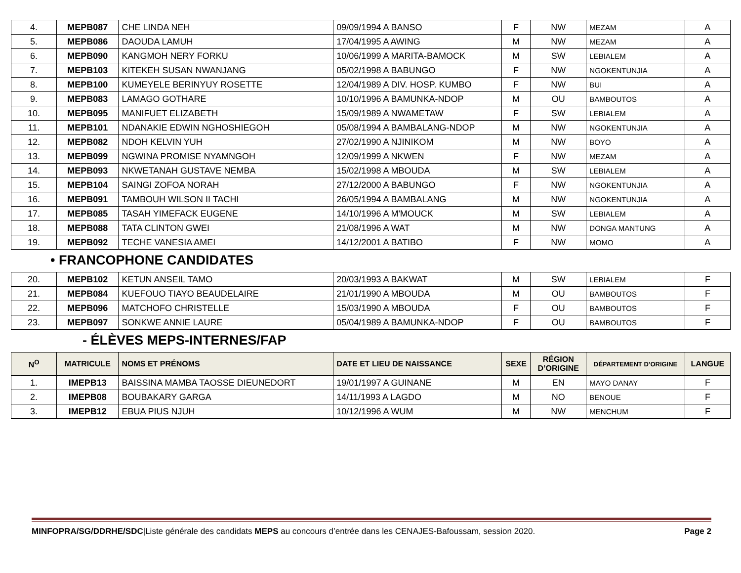| 4. | MEPB087 | CHE LINDA NEH | 09/09/1994 A BANSO | F | NW | MEZAM | A |
| 5. | MEPB086 | DAOUDA LAMUH | 17/04/1995 A AWING | M | NW | MEZAM | A |
| 6. | MEPB090 | KANGMOH NERY FORKU | 10/06/1999 A MARITA-BAMOCK | M | SW | LEBIALEM | A |
| 7. | MEPB103 | KITEKEH SUSAN NWANJANG | 05/02/1998 A BABUNGO | F | NW | NGOKENTUNJIA | A |
| 8. | MEPB100 | KUMEYELE BERINYUY ROSETTE | 12/04/1989 A DIV. HOSP. KUMBO | F | NW | BUI | A |
| 9. | MEPB083 | LAMAGO GOTHARE | 10/10/1996 A BAMUNKA-NDOP | M | OU | BAMBOUTOS | A |
| 10. | MEPB095 | MANIFUET ELIZABETH | 15/09/1989 A NWAMETAW | F | SW | LEBIALEM | A |
| 11. | MEPB101 | NDANAKIE EDWIN NGHOSHIEGOH | 05/08/1994 A BAMBALANG-NDOP | M | NW | NGOKENTUNJIA | A |
| 12. | MEPB082 | NDOH KELVIN YUH | 27/02/1990 A NJINIKOM | M | NW | BOYO | A |
| 13. | MEPB099 | NGWINA PROMISE NYAMNGOH | 12/09/1999 A NKWEN | F | NW | MEZAM | A |
| 14. | MEPB093 | NKWETANAH GUSTAVE NEMBA | 15/02/1998 A MBOUDA | M | SW | LEBIALEM | A |
| 15. | MEPB104 | SAINGI ZOFOA NORAH | 27/12/2000 A BABUNGO | F | NW | NGOKENTUNJIA | A |
| 16. | MEPB091 | TAMBOUH WILSON II TACHI | 26/05/1994 A BAMBALANG | M | NW | NGOKENTUNJIA | A |
| 17. | MEPB085 | TASAH YIMEFACK EUGENE | 14/10/1996 A M'MOUCK | M | SW | LEBIALEM | A |
| 18. | MEPB088 | TATA CLINTON GWEI | 21/08/1996 A WAT | M | NW | DONGA MANTUNG | A |
| 19. | MEPB092 | TECHE VANESIA AMEI | 14/12/2001 A BATIBO | F | NW | MOMO | A |
• FRANCOPHONE CANDIDATES
| 20. | MEPB102 | KETUN ANSEIL TAMO | 20/03/1993 A BAKWAT | M | SW | LEBIALEM | F |
| 21. | MEPB084 | KUEFOUO TIAYO BEAUDELAIRE | 21/01/1990 A MBOUDA | M | OU | BAMBOUTOS | F |
| 22. | MEPB096 | MATCHOFO CHRISTELLE | 15/03/1990 A MBOUDA | F | OU | BAMBOUTOS | F |
| 23. | MEPB097 | SONKWE ANNIE LAURE | 05/04/1989 A BAMUNKA-NDOP | F | OU | BAMBOUTOS | F |
- ÉLÈVES MEPS-INTERNES/FAP
| N<sup>O</sup> | MATRICULE | NOMS ET PRÉNOMS | DATE ET LIEU DE NAISSANCE | SEXE | RÉGION D’ORIGINE | DÉPARTEMENT D’ORIGINE | LANGUE |
| --- | --- | --- | --- | --- | --- | --- | --- |
| 1. | IMEPB13 | BAISSINA MAMBA TAOSSE DIEUNEDORT | 19/01/1997 A GUINANE | M | EN | MAYO DANAY | F |
| 2. | IMEPB08 | BOUBAKARY GARGA | 14/11/1993 A LAGDO | M | NO | BENOUE | F |
| 3. | IMEPB12 | EBUA PIUS NJUH | 10/12/1996 A WUM | M | NW | MENCHUM | F |
MINFOPRA/SG/DDRHE/SDC|Liste générale des candidats MEPS au concours d’entrée dans les CENAJES-Bafoussam, session 2020. Page 2